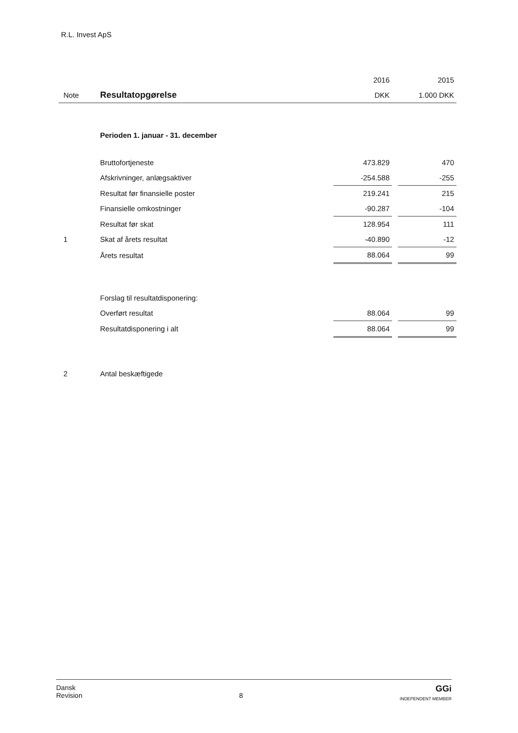R.L. Invest ApS
| | | 2016 | | 2015 |
| --- | --- | --- | --- | --- |
| Note | Resultatopgørelse | DKK | | 1.000 DKK |
| | Perioden 1. januar - 31. december | | | |
| | Bruttofortjeneste | 473.829 | | 470 |
| | Afskrivninger, anlægsaktiver | -254.588 | | -255 |
| | Resultat før finansielle poster | 219.241 | | 215 |
| | Finansielle omkostninger | -90.287 | | -104 |
| | Resultat før skat | 128.954 | | 111 |
| 1 | Skat af årets resultat | -40.890 | | -12 |
| | Årets resultat | 88.064 | | 99 |
| | Forslag til resultatdisponering: | | | |
| | Overført resultat | 88.064 | | 99 |
| | Resultatdisponering i alt | 88.064 | | 99 |
| 2 | Antal beskæftigede | | | |
Dansk
Revision
8
GGi
INDEPENDENT MEMBER